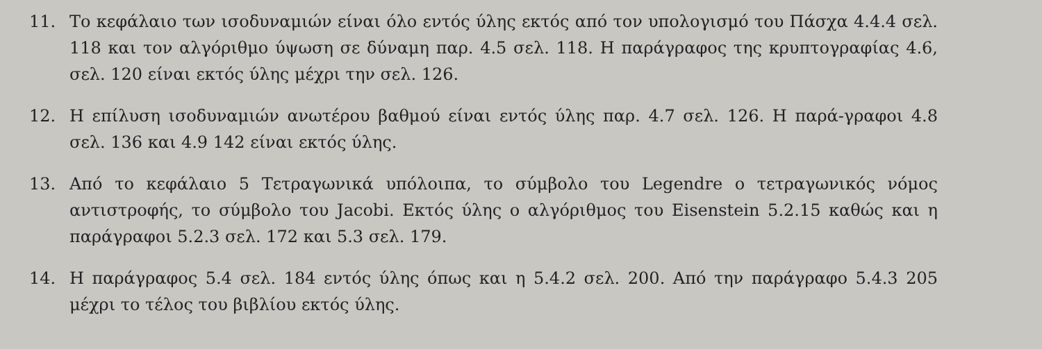11. Το κεφάλαιο των ισοδυναμιών είναι όλο εντός ύλης εκτός από τον υπολογισμό του Πάσχα 4.4.4 σελ. 118 και τον αλγόριθμο ύψωση σε δύναμη παρ. 4.5 σελ. 118. Η παράγραφος της κρυπτογραφίας 4.6, σελ. 120 είναι εκτός ύλης μέχρι την σελ. 126.
12. Η επίλυση ισοδυναμιών ανωτέρου βαθμού είναι εντός ύλης παρ. 4.7 σελ. 126. Η παρά-γραφοι 4.8 σελ. 136 και 4.9 142 είναι εκτός ύλης.
13. Από το κεφάλαιο 5 Τετραγωνικά υπόλοιπα, το σύμβολο του Legendre ο τετραγωνικός νόμος αντιστροφής, το σύμβολο του Jacobi. Εκτός ύλης ο αλγόριθμος του Eisenstein 5.2.15 καθώς και η παράγραφοι 5.2.3 σελ. 172 και 5.3 σελ. 179.
14. Η παράγραφος 5.4 σελ. 184 εντός ύλης όπως και η 5.4.2 σελ. 200. Από την παράγραφο 5.4.3 205 μέχρι το τέλος του βιβλίου εκτός ύλης.